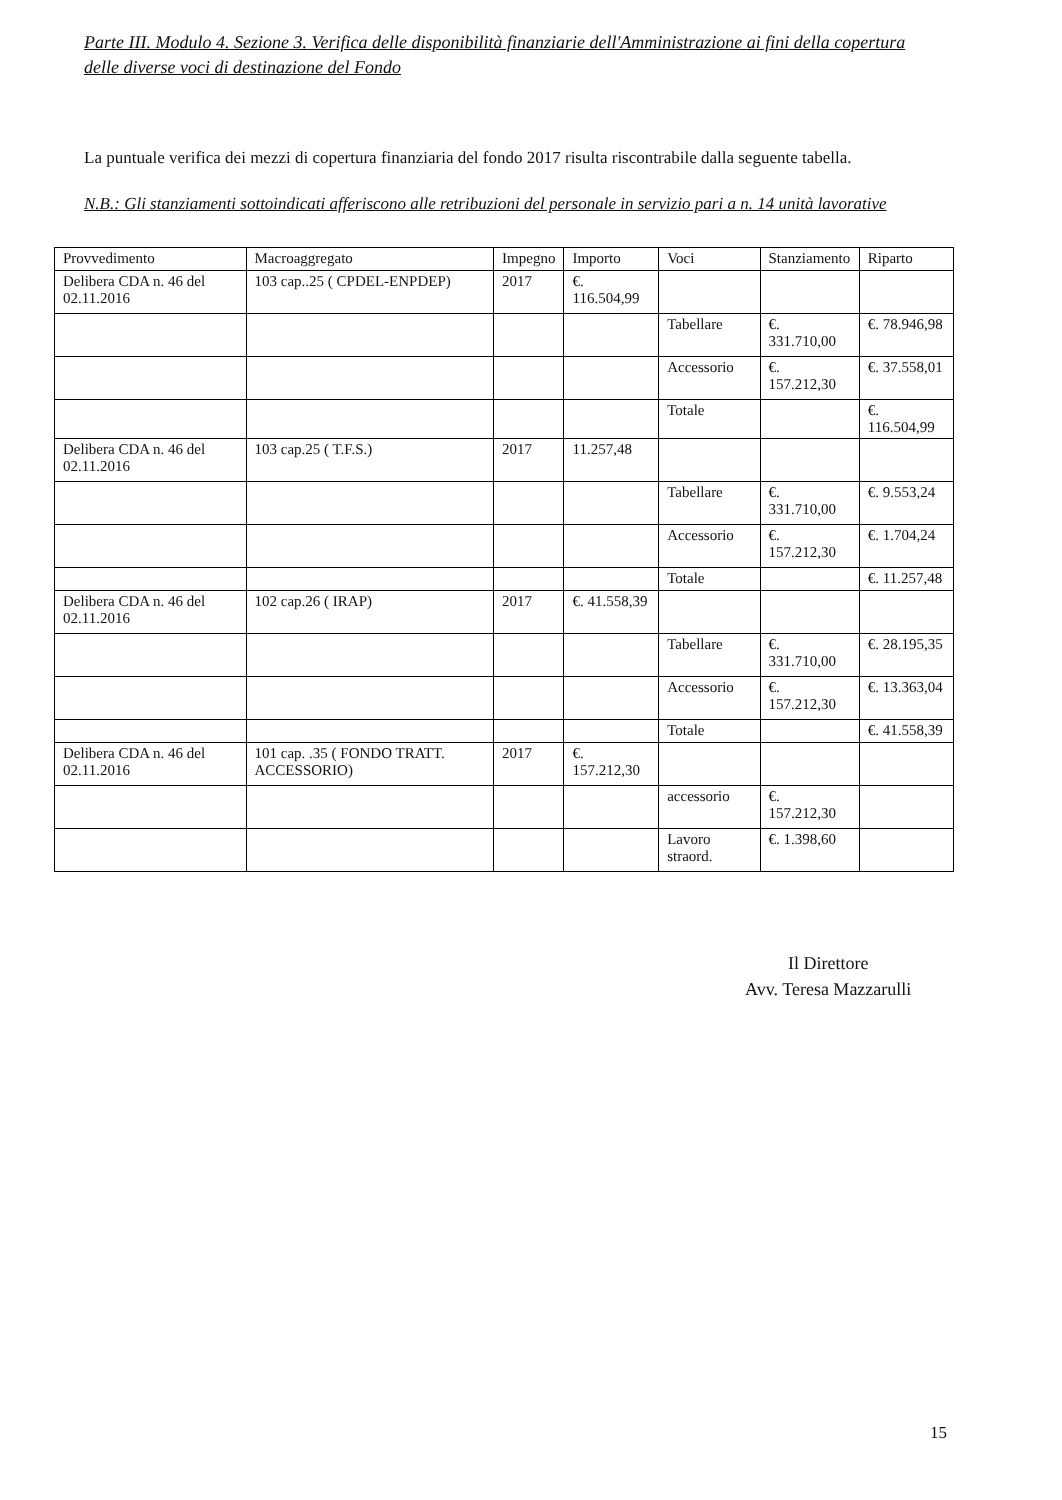Parte III. Modulo 4. Sezione 3. Verifica delle disponibilità finanziarie dell'Amministrazione ai fini della copertura delle diverse voci di destinazione del Fondo
La puntuale verifica dei mezzi di copertura finanziaria del fondo 2017 risulta riscontrabile dalla seguente tabella.
N.B.: Gli stanziamenti sottoindicati afferiscono alle retribuzioni del personale in servizio pari a n. 14 unità lavorative
| Provvedimento | Macroaggregato | Impegno | Importo | Voci | Stanziamento | Riparto |
| --- | --- | --- | --- | --- | --- | --- |
| Delibera CDA n. 46 del 02.11.2016 | 103 cap..25 ( CPDEL-ENPDEP) | 2017 | €. 116.504,99 | | | |
| | | | | Tabellare | €. 331.710,00 | €. 78.946,98 |
| | | | | Accessorio | €. 157.212,30 | €. 37.558,01 |
| | | | | Totale | | €. 116.504,99 |
| Delibera CDA n. 46 del 02.11.2016 | 103 cap.25 ( T.F.S.) | 2017 | 11.257,48 | | | |
| | | | | Tabellare | €. 331.710,00 | €. 9.553,24 |
| | | | | Accessorio | €. 157.212,30 | €. 1.704,24 |
| | | | | Totale | | €. 11.257,48 |
| Delibera CDA n. 46 del 02.11.2016 | 102 cap.26 ( IRAP) | 2017 | €. 41.558,39 | | | |
| | | | | Tabellare | €. 331.710,00 | €. 28.195,35 |
| | | | | Accessorio | €. 157.212,30 | €. 13.363,04 |
| | | | | Totale | | €. 41.558,39 |
| Delibera CDA n. 46 del 02.11.2016 | 101 cap. .35 ( FONDO TRATT. ACCESSORIO) | 2017 | €. 157.212,30 | | | |
| | | | | accessorio | €. 157.212,30 | |
| | | | | Lavoro straord. | €. 1.398,60 | |
Il Direttore
Avv. Teresa Mazzarulli
15